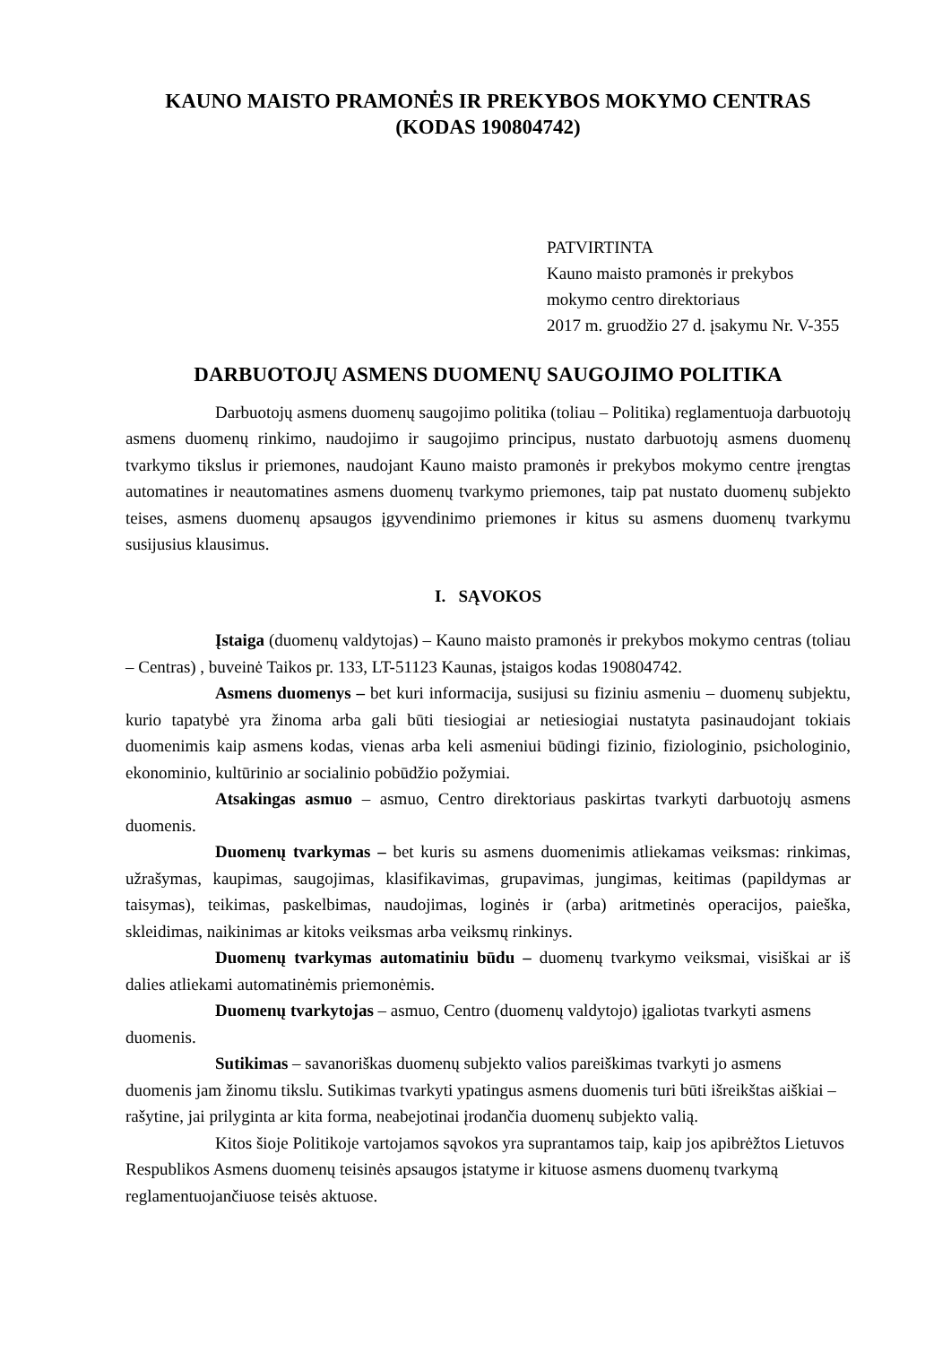KAUNO MAISTO PRAMONĖS IR PREKYBOS MOKYMO CENTRAS
(KODAS 190804742)
PATVIRTINTA
Kauno maisto pramonės ir prekybos mokymo centro direktoriaus
2017 m. gruodžio 27 d. įsakymu Nr. V-355
DARBUOTOJŲ ASMENS DUOMENŲ SAUGOJIMO POLITIKA
Darbuotojų asmens duomenų saugojimo politika (toliau – Politika) reglamentuoja darbuotojų asmens duomenų rinkimo, naudojimo ir saugojimo principus, nustato darbuotojų asmens duomenų tvarkymo tikslus ir priemones, naudojant Kauno maisto pramonės ir prekybos mokymo centre įrengtas automatines ir neautomatines asmens duomenų tvarkymo priemones, taip pat nustato duomenų subjekto teises, asmens duomenų apsaugos įgyvendinimo priemones ir kitus su asmens duomenų tvarkymu susijusius klausimus.
I. SĄVOKOS
Įstaiga (duomenų valdytojas) – Kauno maisto pramonės ir prekybos mokymo centras (toliau – Centras) , buveinė Taikos pr. 133, LT-51123 Kaunas, įstaigos kodas 190804742.
Asmens duomenys – bet kuri informacija, susijusi su fiziniu asmeniu – duomenų subjektu, kurio tapatybė yra žinoma arba gali būti tiesiogiai ar netiesiogiai nustatyta pasinaudojant tokiais duomenimis kaip asmens kodas, vienas arba keli asmeniui būdingi fizinio, fiziologinio, psichologinio, ekonominio, kultūrinio ar socialinio pobūdžio požymiai.
Atsakingas asmuo – asmuo, Centro direktoriaus paskirtas tvarkyti darbuotojų asmens duomenis.
Duomenų tvarkymas – bet kuris su asmens duomenimis atliekamas veiksmas: rinkimas, užrašymas, kaupimas, saugojimas, klasifikavimas, grupavimas, jungimas, keitimas (papildymas ar taisymas), teikimas, paskelbimas, naudojimas, loginės ir (arba) aritmetinės operacijos, paieška, skleidimas, naikinimas ar kitoks veiksmas arba veiksmų rinkinys.
Duomenų tvarkymas automatiniu būdu – duomenų tvarkymo veiksmai, visiškai ar iš dalies atliekami automatinėmis priemonėmis.
Duomenų tvarkytojas – asmuo, Centro (duomenų valdytojo) įgaliotas tvarkyti asmens duomenis.
Sutikimas – savanoriškas duomenų subjekto valios pareiškimas tvarkyti jo asmens duomenis jam žinomu tikslu. Sutikimas tvarkyti ypatingus asmens duomenis turi būti išreikštas aiškiai – rašytine, jai prilyginta ar kita forma, neabejotinai įrodančia duomenų subjekto valią.
Kitos šioje Politikoje vartojamos sąvokos yra suprantamos taip, kaip jos apibrėžtos Lietuvos Respublikos Asmens duomenų teisinės apsaugos įstatyme ir kituose asmens duomenų tvarkymą reglamentuojančiuose teisės aktuose.